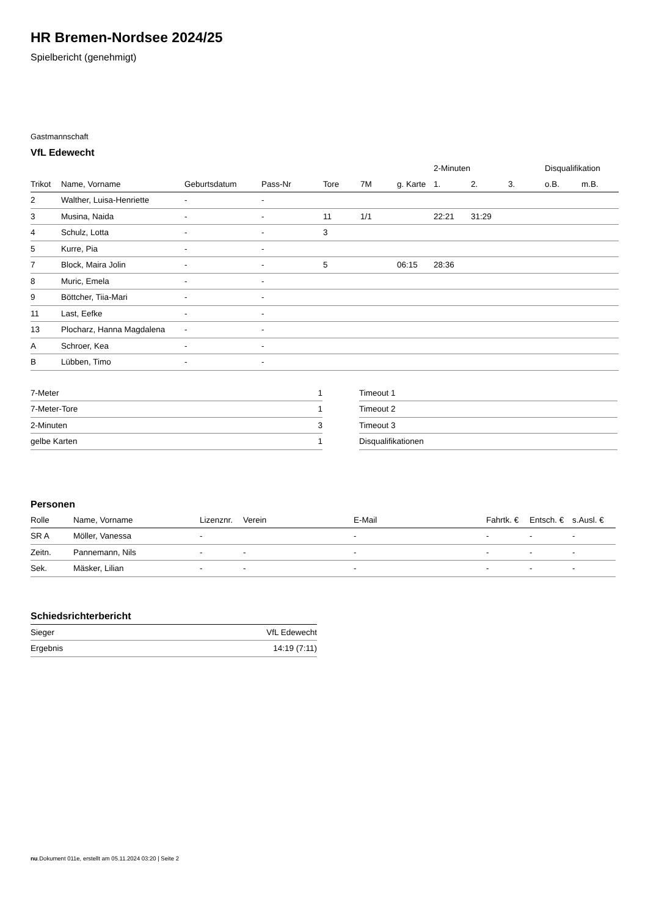HR Bremen-Nordsee 2024/25
Spielbericht (genehmigt)
Gastmannschaft
VfL Edewecht
| | | | | | | | 2-Minuten | | | Disqualifikation | |
| Trikot | Name, Vorname | Geburtsdatum | Pass-Nr | Tore | 7M | g. Karte | 1. | 2. | 3. | o.B. | m.B. |
| 2 | Walther, Luisa-Henriette | - | - | | | | | | | | |
| 3 | Musina, Naida | - | - | 11 | 1/1 | | 22:21 | 31:29 | | | |
| 4 | Schulz, Lotta | - | - | 3 | | | | | | | |
| 5 | Kurre, Pia | - | - | | | | | | | | |
| 7 | Block, Maira Jolin | - | - | 5 | | 06:15 | 28:36 | | | | |
| 8 | Muric, Emela | - | - | | | | | | | | |
| 9 | Böttcher, Tiia-Mari | - | - | | | | | | | | |
| 11 | Last, Eefke | - | - | | | | | | | | |
| 13 | Plocharz, Hanna Magdalena | - | - | | | | | | | | |
| A | Schroer, Kea | - | - | | | | | | | | |
| B | Lübben, Timo | - | - | | | | | | | | |
| 7-Meter | 1 |
| 7-Meter-Tore | 1 |
| 2-Minuten | 3 |
| gelbe Karten | 1 |
| Timeout 1 |
| Timeout 2 |
| Timeout 3 |
| Disqualifikationen |
Personen
| Rolle | Name, Vorname | Lizenznr. | Verein | E-Mail | Fahrtk. € | Entsch. € | s.Ausl. € |
| --- | --- | --- | --- | --- | --- | --- | --- |
| SR A | Möller, Vanessa | - | | - | - | - | - |
| Zeitn. | Pannemann, Nils | - | - | - | - | - | - |
| Sek. | Mäsker, Lilian | - | - | - | - | - | - |
Schiedsrichterbericht
| Sieger | VfL Edewecht |
| Ergebnis | 14:19 (7:11) |
nu.Dokument 011e, erstellt am 05.11.2024 03:20 | Seite 2